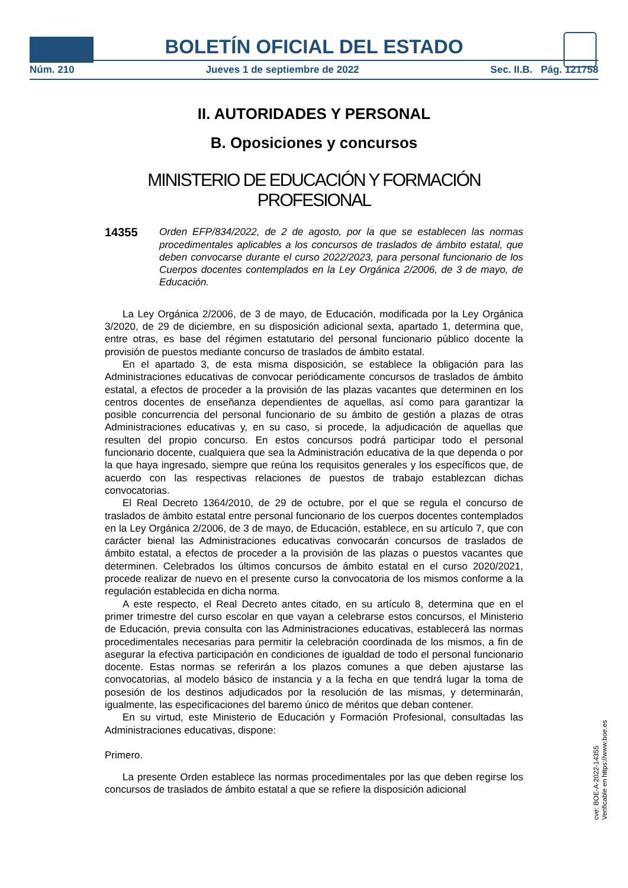BOLETÍN OFICIAL DEL ESTADO
Núm. 210 Jueves 1 de septiembre de 2022 Sec. II.B. Pág. 121758
II. AUTORIDADES Y PERSONAL
B. Oposiciones y concursos
MINISTERIO DE EDUCACIÓN Y FORMACIÓN PROFESIONAL
14355
Orden EFP/834/2022, de 2 de agosto, por la que se establecen las normas procedimentales aplicables a los concursos de traslados de ámbito estatal, que deben convocarse durante el curso 2022/2023, para personal funcionario de los Cuerpos docentes contemplados en la Ley Orgánica 2/2006, de 3 de mayo, de Educación.
La Ley Orgánica 2/2006, de 3 de mayo, de Educación, modificada por la Ley Orgánica 3/2020, de 29 de diciembre, en su disposición adicional sexta, apartado 1, determina que, entre otras, es base del régimen estatutario del personal funcionario público docente la provisión de puestos mediante concurso de traslados de ámbito estatal.
En el apartado 3, de esta misma disposición, se establece la obligación para las Administraciones educativas de convocar periódicamente concursos de traslados de ámbito estatal, a efectos de proceder a la provisión de las plazas vacantes que determinen en los centros docentes de enseñanza dependientes de aquellas, así como para garantizar la posible concurrencia del personal funcionario de su ámbito de gestión a plazas de otras Administraciones educativas y, en su caso, si procede, la adjudicación de aquellas que resulten del propio concurso. En estos concursos podrá participar todo el personal funcionario docente, cualquiera que sea la Administración educativa de la que dependa o por la que haya ingresado, siempre que reúna los requisitos generales y los específicos que, de acuerdo con las respectivas relaciones de puestos de trabajo establezcan dichas convocatorias.
El Real Decreto 1364/2010, de 29 de octubre, por el que se regula el concurso de traslados de ámbito estatal entre personal funcionario de los cuerpos docentes contemplados en la Ley Orgánica 2/2006, de 3 de mayo, de Educación, establece, en su artículo 7, que con carácter bienal las Administraciones educativas convocarán concursos de traslados de ámbito estatal, a efectos de proceder a la provisión de las plazas o puestos vacantes que determinen. Celebrados los últimos concursos de ámbito estatal en el curso 2020/2021, procede realizar de nuevo en el presente curso la convocatoria de los mismos conforme a la regulación establecida en dicha norma.
A este respecto, el Real Decreto antes citado, en su artículo 8, determina que en el primer trimestre del curso escolar en que vayan a celebrarse estos concursos, el Ministerio de Educación, previa consulta con las Administraciones educativas, establecerá las normas procedimentales necesarias para permitir la celebración coordinada de los mismos, a fin de asegurar la efectiva participación en condiciones de igualdad de todo el personal funcionario docente. Estas normas se referirán a los plazos comunes a que deben ajustarse las convocatorias, al modelo básico de instancia y a la fecha en que tendrá lugar la toma de posesión de los destinos adjudicados por la resolución de las mismas, y determinarán, igualmente, las especificaciones del baremo único de méritos que deban contener.
En su virtud, este Ministerio de Educación y Formación Profesional, consultadas las Administraciones educativas, dispone:
Primero.
La presente Orden establece las normas procedimentales por las que deben regirse los concursos de traslados de ámbito estatal a que se refiere la disposición adicional
cve: BOE-A-2022-14355
Verificable en https://www.boe.es